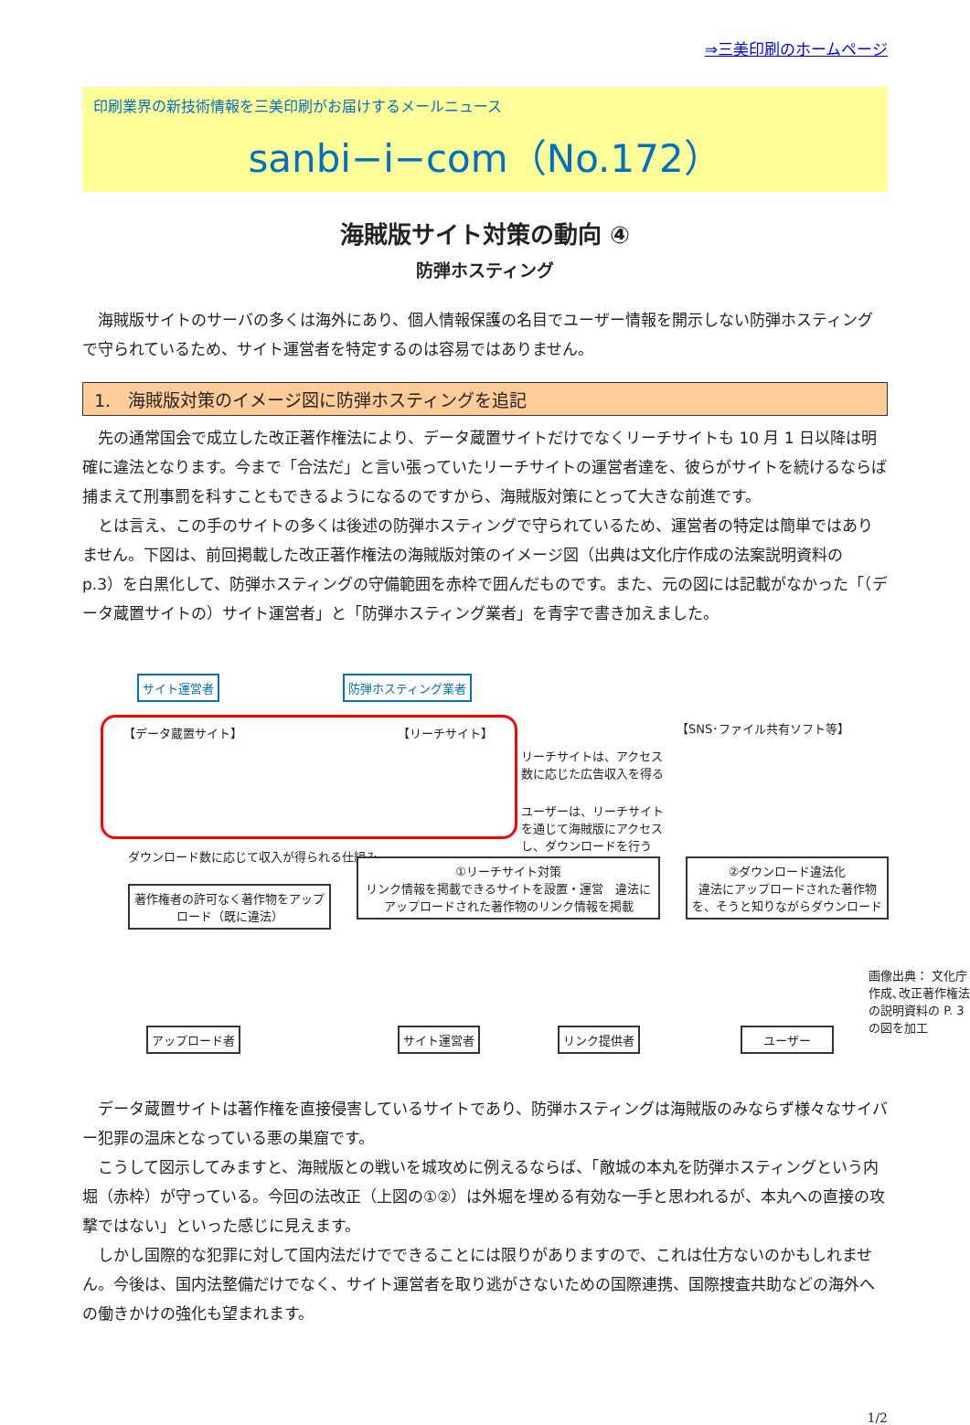⇒三美印刷のホームページ
印刷業界の新技術情報を三美印刷がお届けするメールニュース
sanbi−i−com（No.172）
海賊版サイト対策の動向 ④
防弾ホスティング
海賊版サイトのサーバの多くは海外にあり、個人情報保護の名目でユーザー情報を開示しない防弾ホスティングで守られているため、サイト運営者を特定するのは容易ではありません。
1.　海賊版対策のイメージ図に防弾ホスティングを追記
先の通常国会で成立した改正著作権法により、データ蔵置サイトだけでなくリーチサイトも 10 月 1 日以降は明確に違法となります。今まで「合法だ」と言い張っていたリーチサイトの運営者達を、彼らがサイトを続けるならば捕まえて刑事罰を科すこともできるようになるのですから、海賊版対策にとって大きな前進です。
とは言え、この手のサイトの多くは後述の防弾ホスティングで守られているため、運営者の特定は簡単ではありません。下図は、前回掲載した改正著作権法の海賊版対策のイメージ図（出典は文化庁作成の法案説明資料の p.3）を白黒化して、防弾ホスティングの守備範囲を赤枠で囲んだものです。また、元の図には記載がなかった「（データ蔵置サイトの）サイト運営者」と「防弾ホスティング業者」を青字で書き加えました。
サイト運営者 防弾ホスティング業者
【データ蔵置サイト】 【リーチサイト】
リーチサイトは、アクセス数に応じた広告収入を得る
ユーザーは、リーチサイトを通じて海賊版にアクセスし、ダウンロードを行う
【SNS･ファイル共有ソフト等】
ダウンロード数に応じて収入が得られる仕組み
著作権者の許可なく著作物をアップロード（既に違法）
①リーチサイト対策
リンク情報を掲載できるサイトを設置・運営　違法にアップロードされた著作物のリンク情報を掲載
②ダウンロード違法化
違法にアップロードされた著作物を、そうと知りながらダウンロード
アップロード者 サイト運営者 リンク提供者 ユーザー
画像出典： 文化庁作成､改正著作権法の説明資料の P. 3 の図を加工
データ蔵置サイトは著作権を直接侵害しているサイトであり、防弾ホスティングは海賊版のみならず様々なサイバー犯罪の温床となっている悪の巣窟です。
こうして図示してみますと、海賊版との戦いを城攻めに例えるならば、「敵城の本丸を防弾ホスティングという内堀（赤枠）が守っている。今回の法改正（上図の①②）は外堀を埋める有効な一手と思われるが、本丸への直接の攻撃ではない」といった感じに見えます。
しかし国際的な犯罪に対して国内法だけでできることには限りがありますので、これは仕方ないのかもしれません。今後は、国内法整備だけでなく、サイト運営者を取り逃がさないための国際連携、国際捜査共助などの海外への働きかけの強化も望まれます。
1/2